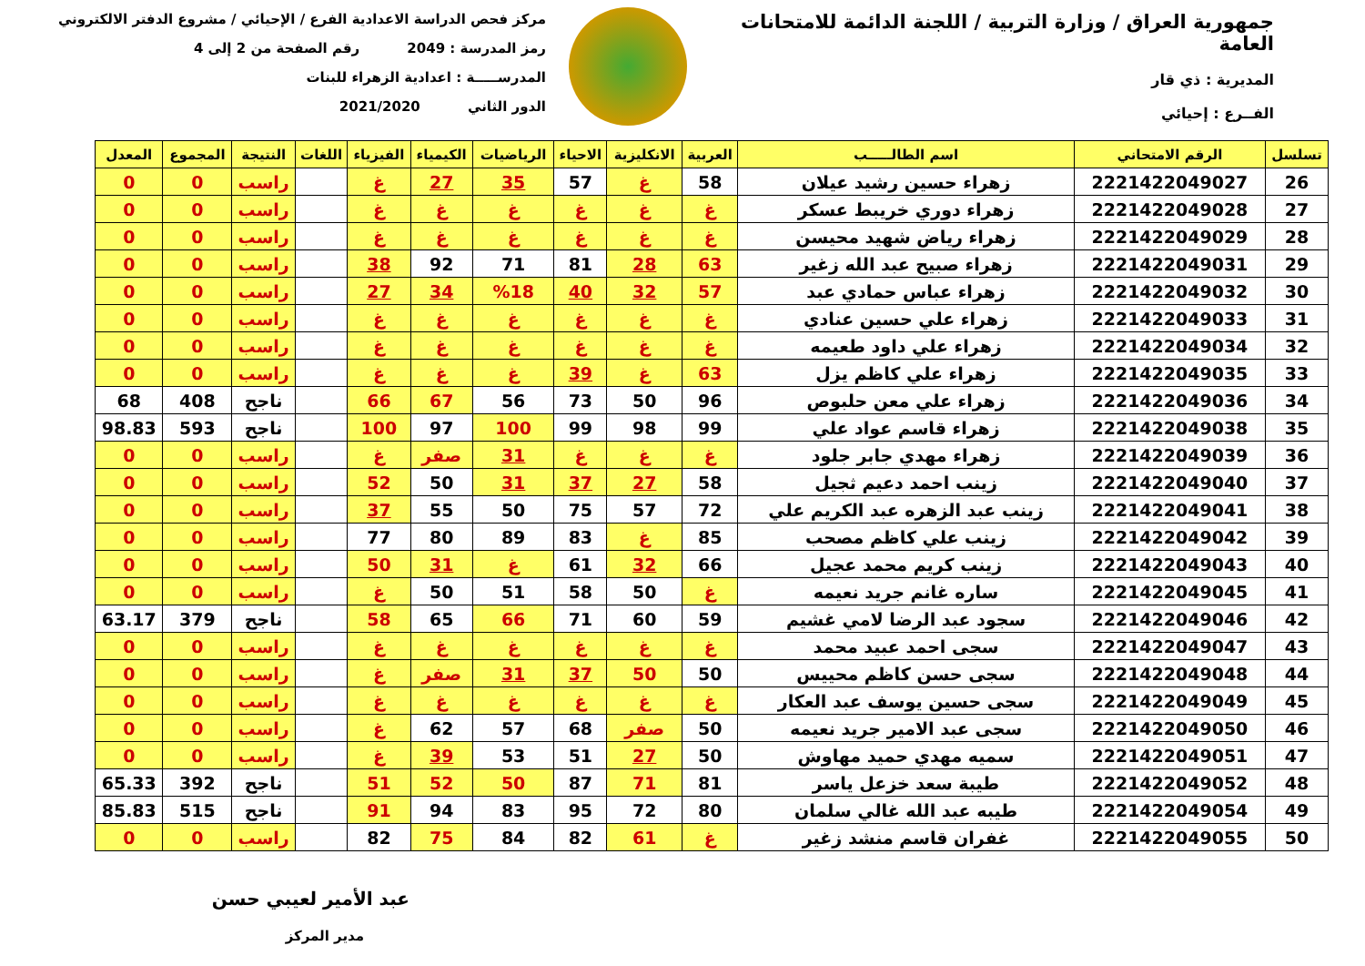جمهورية العراق / وزارة التربية / اللجنة الدائمة للامتحانات العامة
المديرية : ذي قار
الفــرع : إحيائي
مركز فحص الدراسة الاعدادية الفرع / الإحيائي / مشروع الدفتر الالكتروني
رمز المدرسة : 2049 رقم الصفحة من 2 إلى 4
المدرســـــة : اعدادية الزهراء للبنات
الدور الثاني 2021/2020
| تسلسل | الرقم الامتحاني | اسم الطالـــــب | العربية | الانكليزية | الاحياء | الرياضيات | الكيمياء | الفيزياء | اللغات | النتيجة | المجموع | المعدل |
| --- | --- | --- | --- | --- | --- | --- | --- | --- | --- | --- | --- | --- |
| 26 | 2221422049027 | زهراء حسين رشيد عيلان | 58 | غ | 57 | 35 | 27 | غ | | راسب | 0 | 0 |
| 27 | 2221422049028 | زهراء دوري خريبط عسكر | غ | غ | غ | غ | غ | غ | | راسب | 0 | 0 |
| 28 | 2221422049029 | زهراء رياض شهيد محيسن | غ | غ | غ | غ | غ | غ | | راسب | 0 | 0 |
| 29 | 2221422049031 | زهراء صبيح عبد الله زغير | 63 | 28 | 81 | 71 | 92 | 38 | | راسب | 0 | 0 |
| 30 | 2221422049032 | زهراء عباس حمادي عبد | 57 | 32 | 40 | %18 | 34 | 27 | | راسب | 0 | 0 |
| 31 | 2221422049033 | زهراء علي حسين عنادي | غ | غ | غ | غ | غ | غ | | راسب | 0 | 0 |
| 32 | 2221422049034 | زهراء علي داود طعيمه | غ | غ | غ | غ | غ | غ | | راسب | 0 | 0 |
| 33 | 2221422049035 | زهراء علي كاظم يزل | 63 | غ | 39 | غ | غ | غ | | راسب | 0 | 0 |
| 34 | 2221422049036 | زهراء علي معن حلبوص | 96 | 50 | 73 | 56 | 67 | 66 | | ناجح | 408 | 68 |
| 35 | 2221422049038 | زهراء قاسم عواد علي | 99 | 98 | 99 | 100 | 97 | 100 | | ناجح | 593 | 98.83 |
| 36 | 2221422049039 | زهراء مهدي جابر جلود | غ | غ | غ | 31 | صفر | غ | | راسب | 0 | 0 |
| 37 | 2221422049040 | زينب احمد دعيم ثجيل | 58 | 27 | 37 | 31 | 50 | 52 | | راسب | 0 | 0 |
| 38 | 2221422049041 | زينب عبد الزهره عبد الكريم علي | 72 | 57 | 75 | 50 | 55 | 37 | | راسب | 0 | 0 |
| 39 | 2221422049042 | زينب علي كاظم مصحب | 85 | غ | 83 | 89 | 80 | 77 | | راسب | 0 | 0 |
| 40 | 2221422049043 | زينب كريم محمد عجيل | 66 | 32 | 61 | غ | 31 | 50 | | راسب | 0 | 0 |
| 41 | 2221422049045 | ساره غانم جريد نعيمه | غ | 50 | 58 | 51 | 50 | غ | | راسب | 0 | 0 |
| 42 | 2221422049046 | سجود عبد الرضا لامي غشيم | 59 | 60 | 71 | 66 | 65 | 58 | | ناجح | 379 | 63.17 |
| 43 | 2221422049047 | سجى احمد عبيد محمد | غ | غ | غ | غ | غ | غ | | راسب | 0 | 0 |
| 44 | 2221422049048 | سجى حسن كاظم محييس | 50 | 50 | 37 | 31 | صفر | غ | | راسب | 0 | 0 |
| 45 | 2221422049049 | سجى حسين يوسف عبد العكار | غ | غ | غ | غ | غ | غ | | راسب | 0 | 0 |
| 46 | 2221422049050 | سجى عبد الامير جريد نعيمه | 50 | صفر | 68 | 57 | 62 | غ | | راسب | 0 | 0 |
| 47 | 2221422049051 | سميه مهدي حميد مهاوش | 50 | 27 | 51 | 53 | 39 | غ | | راسب | 0 | 0 |
| 48 | 2221422049052 | طيبة سعد خزعل ياسر | 81 | 71 | 87 | 50 | 52 | 51 | | ناجح | 392 | 65.33 |
| 49 | 2221422049054 | طيبه عبد الله غالي سلمان | 80 | 72 | 95 | 83 | 94 | 91 | | ناجح | 515 | 85.83 |
| 50 | 2221422049055 | غفران قاسم منشد زغير | غ | 61 | 82 | 84 | 75 | 82 | | راسب | 0 | 0 |
عبد الأمير لعيبي حسن
مدير المركز